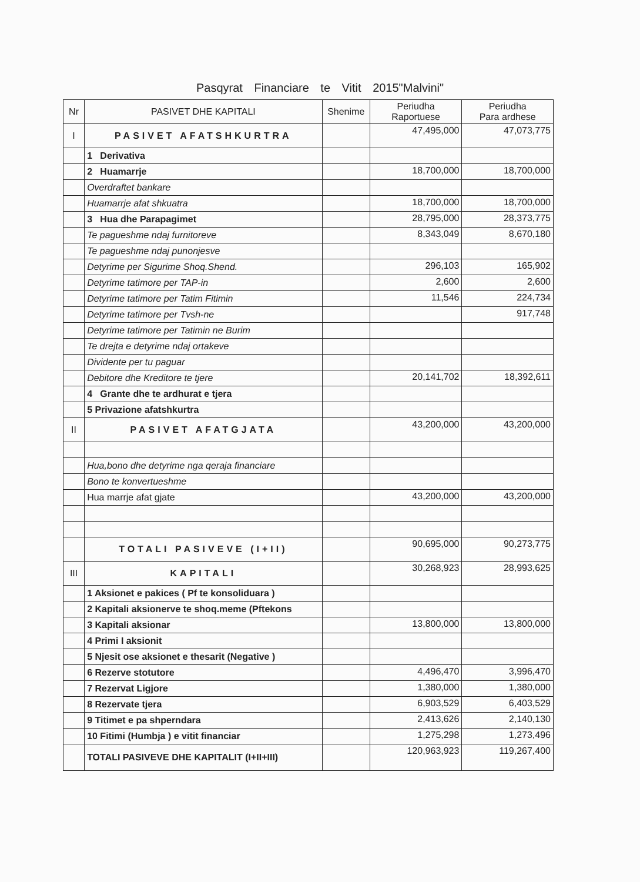Pasqyrat Financiare te Vitit 2015"Malvini"
| Nr | PASIVET DHE KAPITALI | Shenime | Periudha Raportuese | Periudha Para ardhese |
| --- | --- | --- | --- | --- |
| I | PASIVET AFATSHKURTRA | | 47,495,000 | 47,073,775 |
| | 1 Derivativa | | | |
| | 2 Huamarrje | | 18,700,000 | 18,700,000 |
| | Overdraftet bankare | | | |
| | Huamarrje afat shkuatra | | 18,700,000 | 18,700,000 |
| | 3 Hua dhe Parapagimet | | 28,795,000 | 28,373,775 |
| | Te pagueshme ndaj furnitoreve | | 8,343,049 | 8,670,180 |
| | Te pagueshme ndaj punonjesve | | | |
| | Detyrime per Sigurime Shoq.Shend. | | 296,103 | 165,902 |
| | Detyrime tatimore per TAP-in | | 2,600 | 2,600 |
| | Detyrime tatimore per Tatim Fitimin | | 11,546 | 224,734 |
| | Detyrime tatimore per Tvsh-ne | | | 917,748 |
| | Detyrime tatimore per Tatimin ne Burim | | | |
| | Te drejta e detyrime ndaj ortakeve | | | |
| | Dividente per tu paguar | | | |
| | Debitore dhe Kreditore te tjere | | 20,141,702 | 18,392,611 |
| | 4 Grante dhe te ardhurat e tjera | | | |
| | 5 Privazione afatshkurtra | | | |
| II | PASIVET AFATGJATA | | 43,200,000 | 43,200,000 |
| | Hua,bono dhe detyrime nga qeraja financiare | | | |
| | Bono te konvertueshme | | | |
| | Hua marrje afat gjate | | 43,200,000 | 43,200,000 |
| | TOTALI PASIVEVE (I+II) | | 90,695,000 | 90,273,775 |
| III | KAPITALI | | 30,268,923 | 28,993,625 |
| | 1 Aksionet e pakices ( Pf te konsoliduara ) | | | |
| | 2 Kapitali aksionerve te shoq.meme (Pftekons | | | |
| | 3 Kapitali aksionar | | 13,800,000 | 13,800,000 |
| | 4 Primi I aksionit | | | |
| | 5 Njesit ose aksionet e thesarit (Negative ) | | | |
| | 6 Rezerve stotutore | | 4,496,470 | 3,996,470 |
| | 7 Rezervat Ligjore | | 1,380,000 | 1,380,000 |
| | 8 Rezervate tjera | | 6,903,529 | 6,403,529 |
| | 9 Titimet e pa shperndara | | 2,413,626 | 2,140,130 |
| | 10 Fitimi (Humbja ) e vitit financiar | | 1,275,298 | 1,273,496 |
| | TOTALI PASIVEVE DHE KAPITALIT (I+II+III) | | 120,963,923 | 119,267,400 |